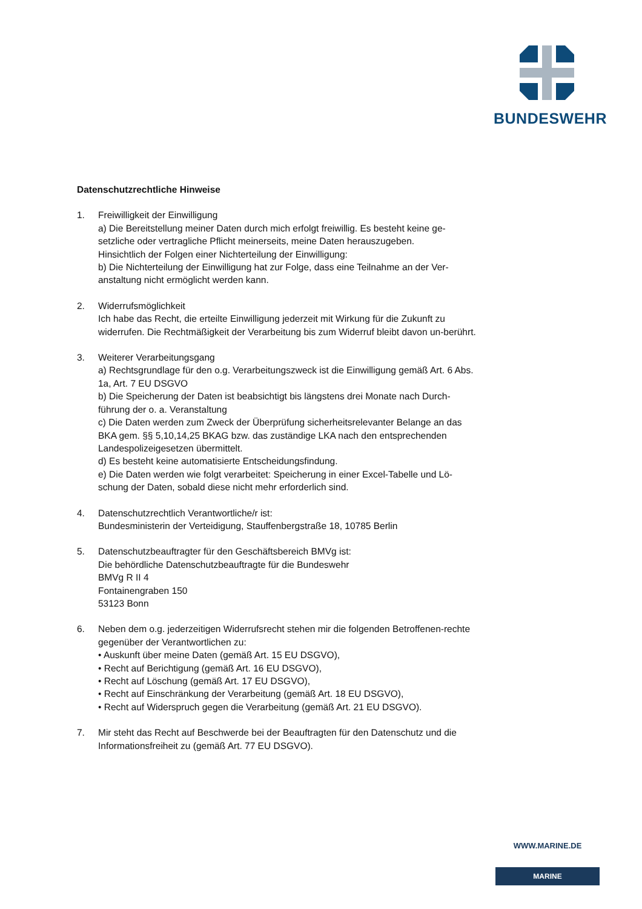BUNDESWEHR
Datenschutzrechtliche Hinweise
1. Freiwilligkeit der Einwilligung
a) Die Bereitstellung meiner Daten durch mich erfolgt freiwillig. Es besteht keine ge-setzliche oder vertragliche Pflicht meinerseits, meine Daten herauszugeben.
Hinsichtlich der Folgen einer Nichterteilung der Einwilligung:
b) Die Nichterteilung der Einwilligung hat zur Folge, dass eine Teilnahme an der Ver-anstaltung nicht ermöglicht werden kann.
2. Widerrufsmöglichkeit
Ich habe das Recht, die erteilte Einwilligung jederzeit mit Wirkung für die Zukunft zu widerrufen. Die Rechtmäßigkeit der Verarbeitung bis zum Widerruf bleibt davon un-berührt.
3. Weiterer Verarbeitungsgang
a) Rechtsgrundlage für den o.g. Verarbeitungszweck ist die Einwilligung gemäß Art. 6 Abs. 1a, Art. 7 EU DSGVO
b) Die Speicherung der Daten ist beabsichtigt bis längstens drei Monate nach Durch-führung der o. a. Veranstaltung
c) Die Daten werden zum Zweck der Überprüfung sicherheitsrelevanter Belange an das BKA gem. §§ 5,10,14,25 BKAG bzw. das zuständige LKA nach den entsprechenden Landespolizeigesetzen übermittelt.
d) Es besteht keine automatisierte Entscheidungsfindung.
e) Die Daten werden wie folgt verarbeitet: Speicherung in einer Excel-Tabelle und Lö-schung der Daten, sobald diese nicht mehr erforderlich sind.
4. Datenschutzrechtlich Verantwortliche/r ist:
Bundesministerin der Verteidigung, Stauffenbergstraße 18, 10785 Berlin
5. Datenschutzbeauftragter für den Geschäftsbereich BMVg ist:
Die behördliche Datenschutzbeauftragte für die Bundeswehr
BMVg R II 4
Fontainengraben 150
53123 Bonn
6. Neben dem o.g. jederzeitigen Widerrufsrecht stehen mir die folgenden Betroffenen-rechte gegenüber der Verantwortlichen zu:
• Auskunft über meine Daten (gemäß Art. 15 EU DSGVO),
• Recht auf Berichtigung (gemäß Art. 16 EU DSGVO),
• Recht auf Löschung (gemäß Art. 17 EU DSGVO),
• Recht auf Einschränkung der Verarbeitung (gemäß Art. 18 EU DSGVO),
• Recht auf Widerspruch gegen die Verarbeitung (gemäß Art. 21 EU DSGVO).
7. Mir steht das Recht auf Beschwerde bei der Beauftragten für den Datenschutz und die Informationsfreiheit zu (gemäß Art. 77 EU DSGVO).
WWW.MARINE.DE
MARINE